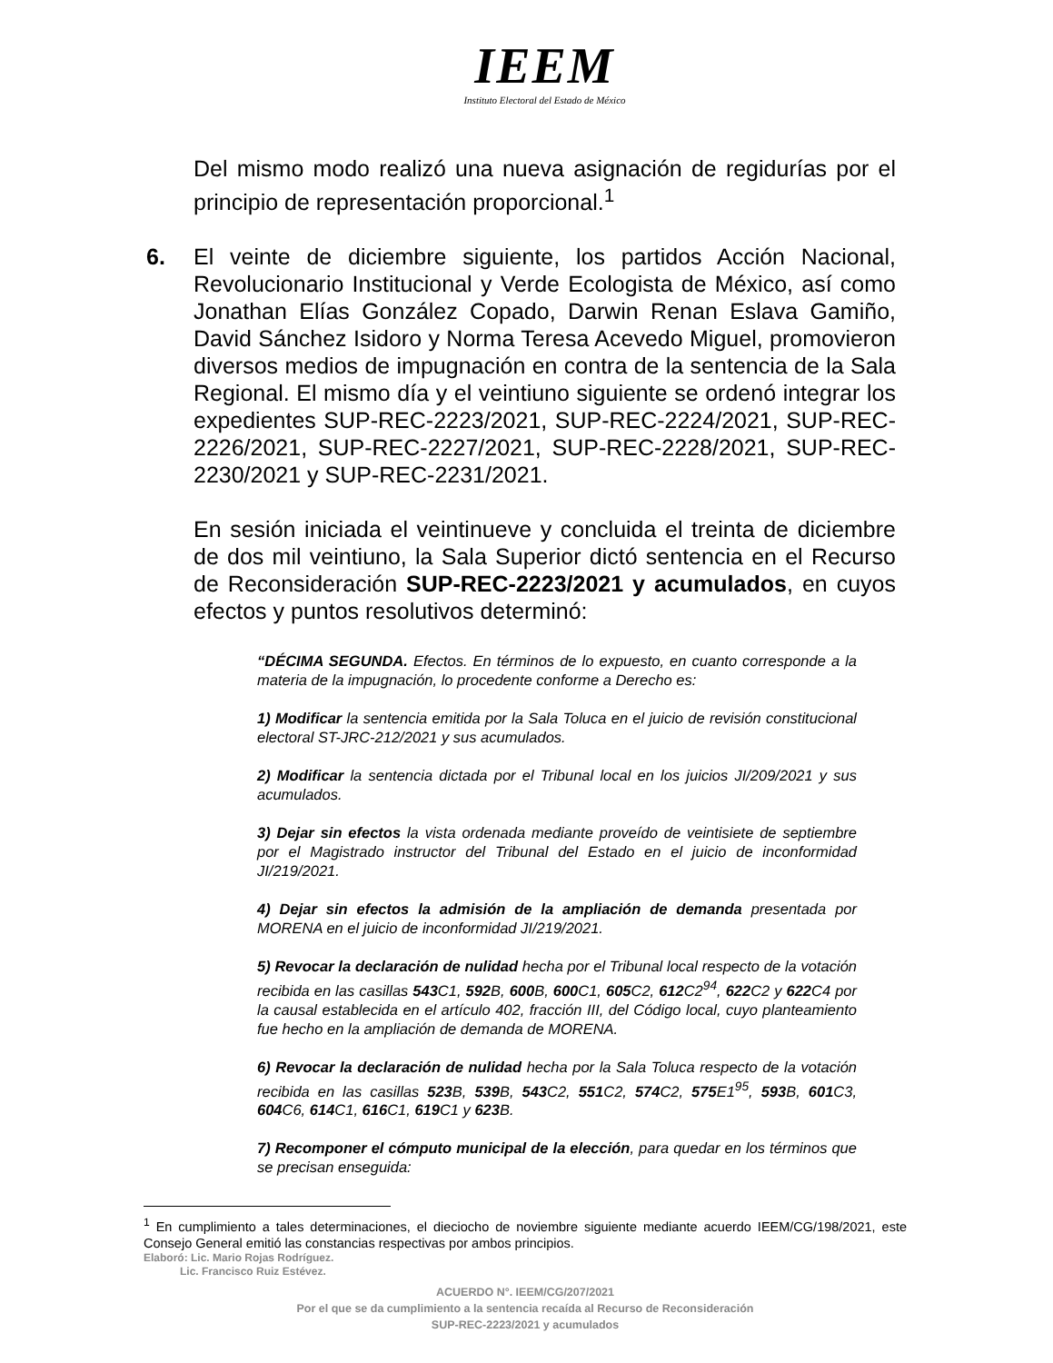IEEM
Instituto Electoral del Estado de México
Del mismo modo realizó una nueva asignación de regidurías por el principio de representación proporcional.<sup>1</sup>
6. El veinte de diciembre siguiente, los partidos Acción Nacional, Revolucionario Institucional y Verde Ecologista de México, así como Jonathan Elías González Copado, Darwin Renan Eslava Gamiño, David Sánchez Isidoro y Norma Teresa Acevedo Miguel, promovieron diversos medios de impugnación en contra de la sentencia de la Sala Regional. El mismo día y el veintiuno siguiente se ordenó integrar los expedientes SUP-REC-2223/2021, SUP-REC-2224/2021, SUP-REC-2226/2021, SUP-REC-2227/2021, SUP-REC-2228/2021, SUP-REC-2230/2021 y SUP-REC-2231/2021.
En sesión iniciada el veintinueve y concluida el treinta de diciembre de dos mil veintiuno, la Sala Superior dictó sentencia en el Recurso de Reconsideración SUP-REC-2223/2021 y acumulados, en cuyos efectos y puntos resolutivos determinó:
“DÉCIMA SEGUNDA. Efectos. En términos de lo expuesto, en cuanto corresponde a la materia de la impugnación, lo procedente conforme a Derecho es:
1) Modificar la sentencia emitida por la Sala Toluca en el juicio de revisión constitucional electoral ST-JRC-212/2021 y sus acumulados.
2) Modificar la sentencia dictada por el Tribunal local en los juicios JI/209/2021 y sus acumulados.
3) Dejar sin efectos la vista ordenada mediante proveído de veintisiete de septiembre por el Magistrado instructor del Tribunal del Estado en el juicio de inconformidad JI/219/2021.
4) Dejar sin efectos la admisión de la ampliación de demanda presentada por MORENA en el juicio de inconformidad JI/219/2021.
5) Revocar la declaración de nulidad hecha por el Tribunal local respecto de la votación recibida en las casillas 543 C1, 592 B, 600 B, 600 C1, 605 C2, 612 C2<sup>94</sup>, 622 C2 y 622 C4 por la causal establecida en el artículo 402, fracción III, del Código local, cuyo planteamiento fue hecho en la ampliación de demanda de MORENA.
6) Revocar la declaración de nulidad hecha por la Sala Toluca respecto de la votación recibida en las casillas 523 B, 539 B, 543 C2, 551 C2, 574 C2, 575 E1<sup>95</sup>, 593 B, 601 C3, 604 C6, 614 C1, 616 C1, 619 C1 y 623 B.
7) Recomponer el cómputo municipal de la elección, para quedar en los términos que se precisan enseguida:
<sup>1</sup> En cumplimiento a tales determinaciones, el dieciocho de noviembre siguiente mediante acuerdo IEEM/CG/198/2021, este Consejo General emitió las constancias respectivas por ambos principios.
Elaboró: Lic. Mario Rojas Rodríguez.
Lic. Francisco Ruiz Estévez.
ACUERDO N°. IEEM/CG/207/2021
Por el que se da cumplimiento a la sentencia recaída al Recurso de Reconsideración
SUP-REC-2223/2021 y acumulados